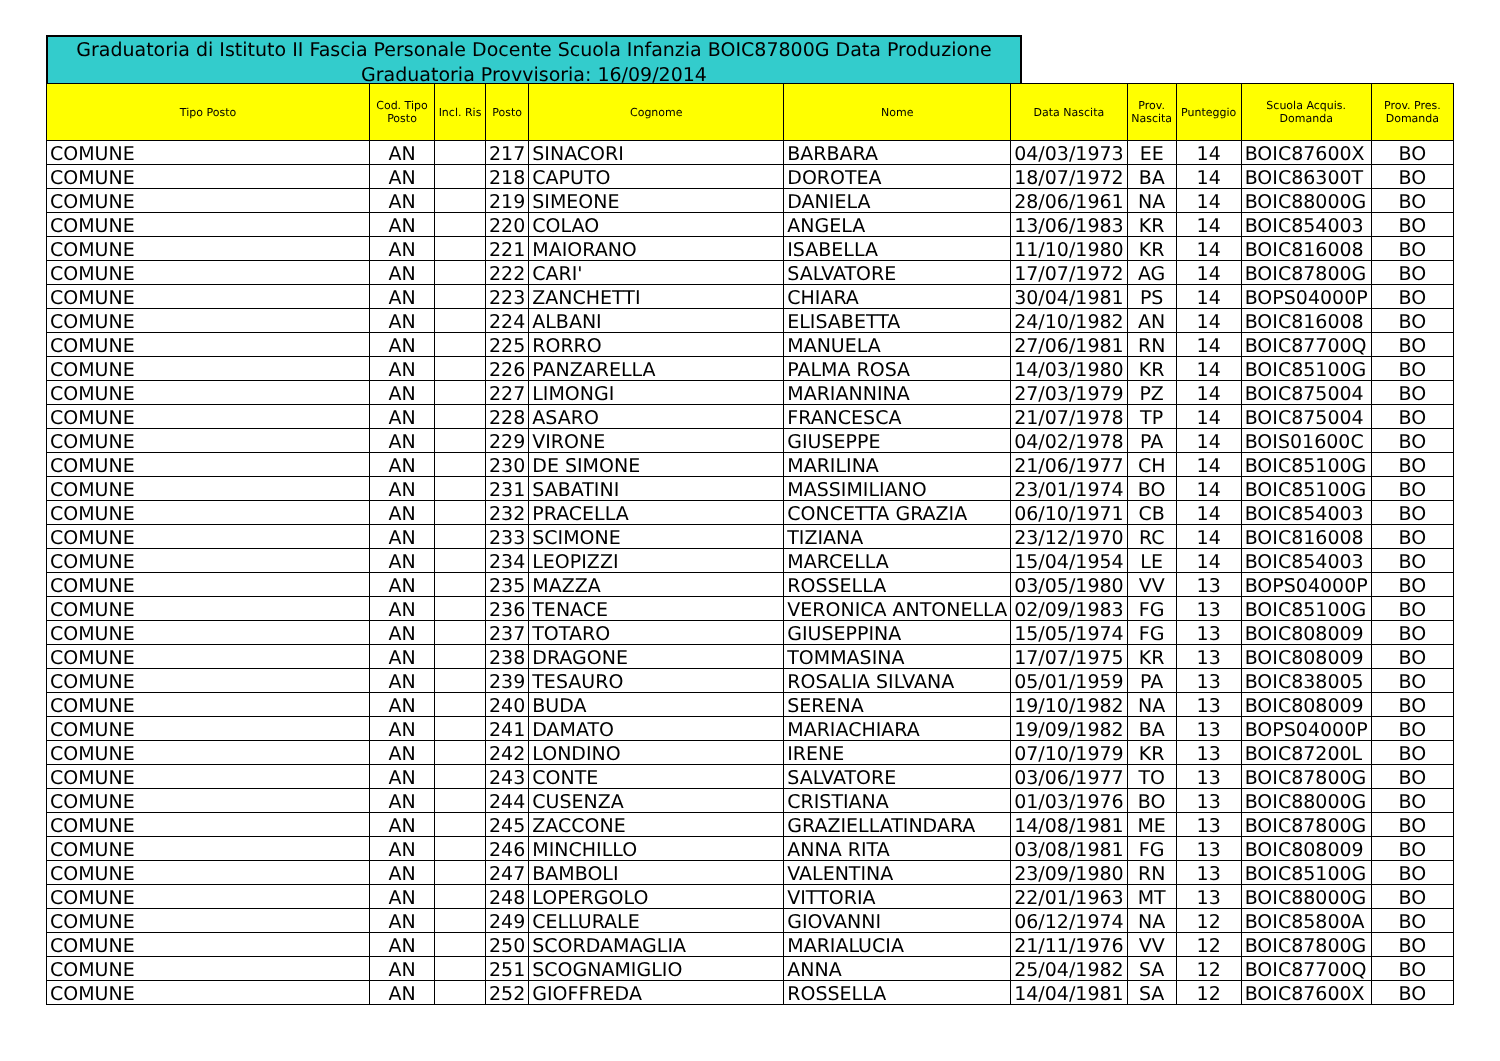Graduatoria di Istituto II Fascia Personale Docente Scuola Infanzia BOIC87800G Data Produzione Graduatoria Provvisoria: 16/09/2014
| Tipo Posto | Cod. Tipo Posto | Incl. Ris | Posto | Cognome | Nome | Data Nascita | Prov. Nascita | Punteggio | Scuola Acquis. Domanda | Prov. Pres. Domanda |
| --- | --- | --- | --- | --- | --- | --- | --- | --- | --- | --- |
| COMUNE | AN | | 217 | SINACORI | BARBARA | 04/03/1973 | EE | 14 | BOIC87600X | BO |
| COMUNE | AN | | 218 | CAPUTO | DOROTEA | 18/07/1972 | BA | 14 | BOIC86300T | BO |
| COMUNE | AN | | 219 | SIMEONE | DANIELA | 28/06/1961 | NA | 14 | BOIC88000G | BO |
| COMUNE | AN | | 220 | COLAO | ANGELA | 13/06/1983 | KR | 14 | BOIC854003 | BO |
| COMUNE | AN | | 221 | MAIORANO | ISABELLA | 11/10/1980 | KR | 14 | BOIC816008 | BO |
| COMUNE | AN | | 222 | CARI' | SALVATORE | 17/07/1972 | AG | 14 | BOIC87800G | BO |
| COMUNE | AN | | 223 | ZANCHETTI | CHIARA | 30/04/1981 | PS | 14 | BOPS04000P | BO |
| COMUNE | AN | | 224 | ALBANI | ELISABETTA | 24/10/1982 | AN | 14 | BOIC816008 | BO |
| COMUNE | AN | | 225 | RORRO | MANUELA | 27/06/1981 | RN | 14 | BOIC87700Q | BO |
| COMUNE | AN | | 226 | PANZARELLA | PALMA ROSA | 14/03/1980 | KR | 14 | BOIC85100G | BO |
| COMUNE | AN | | 227 | LIMONGI | MARIANNINA | 27/03/1979 | PZ | 14 | BOIC875004 | BO |
| COMUNE | AN | | 228 | ASARO | FRANCESCA | 21/07/1978 | TP | 14 | BOIC875004 | BO |
| COMUNE | AN | | 229 | VIRONE | GIUSEPPE | 04/02/1978 | PA | 14 | BOIS01600C | BO |
| COMUNE | AN | | 230 | DE SIMONE | MARILINA | 21/06/1977 | CH | 14 | BOIC85100G | BO |
| COMUNE | AN | | 231 | SABATINI | MASSIMILIANO | 23/01/1974 | BO | 14 | BOIC85100G | BO |
| COMUNE | AN | | 232 | PRACELLA | CONCETTA GRAZIA | 06/10/1971 | CB | 14 | BOIC854003 | BO |
| COMUNE | AN | | 233 | SCIMONE | TIZIANA | 23/12/1970 | RC | 14 | BOIC816008 | BO |
| COMUNE | AN | | 234 | LEOPIZZI | MARCELLA | 15/04/1954 | LE | 14 | BOIC854003 | BO |
| COMUNE | AN | | 235 | MAZZA | ROSSELLA | 03/05/1980 | VV | 13 | BOPS04000P | BO |
| COMUNE | AN | | 236 | TENACE | VERONICA ANTONELLA | 02/09/1983 | FG | 13 | BOIC85100G | BO |
| COMUNE | AN | | 237 | TOTARO | GIUSEPPINA | 15/05/1974 | FG | 13 | BOIC808009 | BO |
| COMUNE | AN | | 238 | DRAGONE | TOMMASINA | 17/07/1975 | KR | 13 | BOIC808009 | BO |
| COMUNE | AN | | 239 | TESAURO | ROSALIA SILVANA | 05/01/1959 | PA | 13 | BOIC838005 | BO |
| COMUNE | AN | | 240 | BUDA | SERENA | 19/10/1982 | NA | 13 | BOIC808009 | BO |
| COMUNE | AN | | 241 | DAMATO | MARIACHIARA | 19/09/1982 | BA | 13 | BOPS04000P | BO |
| COMUNE | AN | | 242 | LONDINO | IRENE | 07/10/1979 | KR | 13 | BOIC87200L | BO |
| COMUNE | AN | | 243 | CONTE | SALVATORE | 03/06/1977 | TO | 13 | BOIC87800G | BO |
| COMUNE | AN | | 244 | CUSENZA | CRISTIANA | 01/03/1976 | BO | 13 | BOIC88000G | BO |
| COMUNE | AN | | 245 | ZACCONE | GRAZIELLATINDARA | 14/08/1981 | ME | 13 | BOIC87800G | BO |
| COMUNE | AN | | 246 | MINCHILLO | ANNA RITA | 03/08/1981 | FG | 13 | BOIC808009 | BO |
| COMUNE | AN | | 247 | BAMBOLI | VALENTINA | 23/09/1980 | RN | 13 | BOIC85100G | BO |
| COMUNE | AN | | 248 | LOPERGOLO | VITTORIA | 22/01/1963 | MT | 13 | BOIC88000G | BO |
| COMUNE | AN | | 249 | CELLURALE | GIOVANNI | 06/12/1974 | NA | 12 | BOIC85800A | BO |
| COMUNE | AN | | 250 | SCORDAMAGLIA | MARIALUCIA | 21/11/1976 | VV | 12 | BOIC87800G | BO |
| COMUNE | AN | | 251 | SCOGNAMIGLIO | ANNA | 25/04/1982 | SA | 12 | BOIC87700Q | BO |
| COMUNE | AN | | 252 | GIOFFREDA | ROSSELLA | 14/04/1981 | SA | 12 | BOIC87600X | BO |